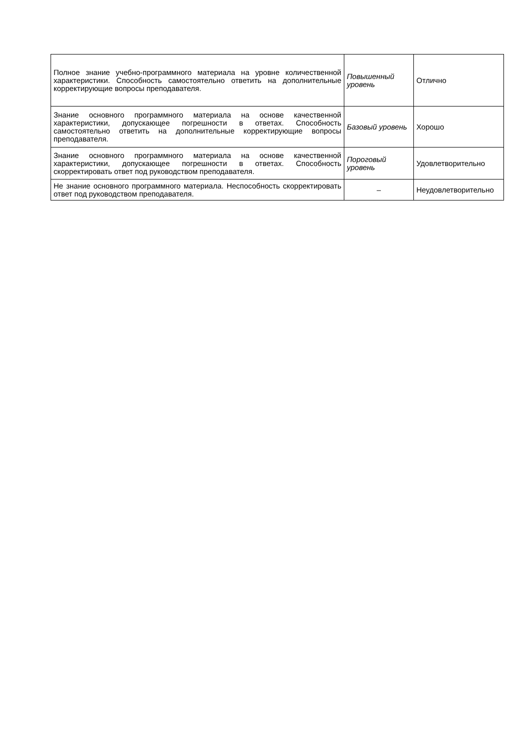| Полное знание учебно-программного материала на уровне количественной характеристики. Способность самостоятельно ответить на дополнительные корректирующие вопросы преподавателя. | Повышенный уровень | Отлично |
| Знание основного программного материала на основе качественной характеристики, допускающее погрешности в ответах. Способность самостоятельно ответить на дополнительные корректирующие вопросы преподавателя. | Базовый уровень | Хорошо |
| Знание основного программного материала на основе качественной характеристики, допускающее погрешности в ответах. Способность скорректировать ответ под руководством преподавателя. | Пороговый уровень | Удовлетворительно |
| Не знание основного программного материала. Неспособность скорректировать ответ под руководством преподавателя. | – | Неудовлетворительно |